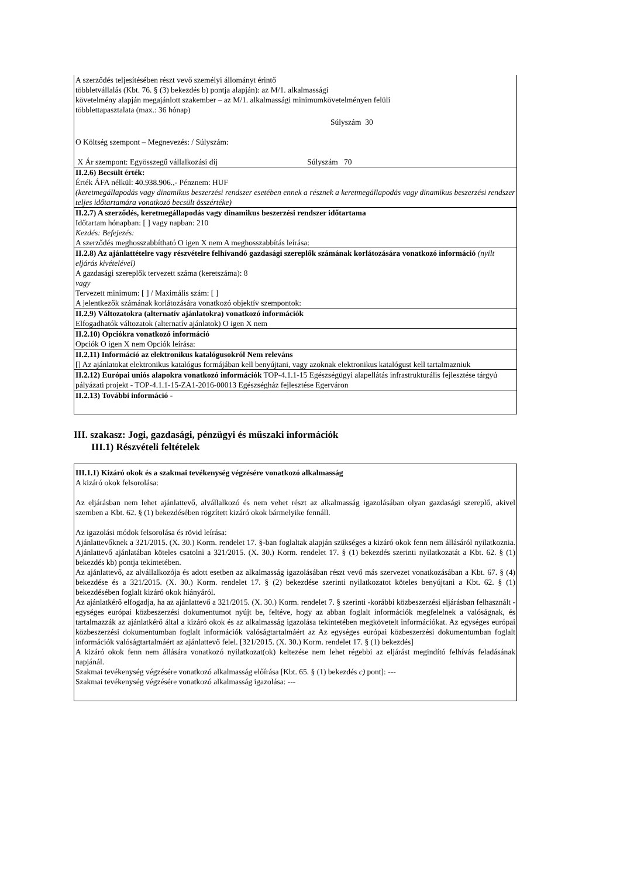| A szerződés teljesítésében részt vevő személyi állományt érintő többletvállalás (Kbt. 76. § (3) bekezdés b) pontja alapján): az M/1. alkalmassági követelmény alapján megajánlott szakember – az M/1. alkalmassági minimumkövetelményen felüli többlettapasztalata (max.: 36 hónap) Súlyszám 30 O Költség szempont – Megnevezés: / Súlyszám: X Ár szempont: Egyösszegű vállalkozási díj Súlyszám 70 |
| II.2.6) Becsült érték: Érték ÁFA nélkül: 40.938.906.,- Pénznem: HUF (keretmegállapodás vagy dinamikus beszerzési rendszer esetében ennek a résznek a keretmegállapodás vagy dinamikus beszerzési rendszer teljes időtartamára vonatkozó becsült összértéke) |
| II.2.7) A szerződés, keretmegállapodás vagy dinamikus beszerzési rendszer időtartama Időtartam hónapban: [ ] vagy napban: 210 Kezdés: Befejezés: A szerződés meghosszabbítható O igen X nem A meghosszabbítás leírása: |
| II.2.8) Az ajánlattételre vagy részvételre felhívandó gazdasági szereplők számának korlátozására vonatkozó információ (nyílt eljárás kivételével) A gazdasági szereplők tervezett száma (keretszáma): 8 vagy Tervezett minimum: [ ] / Maximális szám: [ ] A jelentkezők számának korlátozására vonatkozó objektív szempontok: |
| II.2.9) Változatokra (alternatív ajánlatokra) vonatkozó információk Elfogadhatók változatok (alternatív ajánlatok) O igen X nem |
| II.2.10) Opciókra vonatkozó információ Opciók O igen X nem Opciók leírása: |
| II.2.11) Információ az elektronikus katalógusokról Nem releváns [] Az ajánlatokat elektronikus katalógus formájában kell benyújtani, vagy azoknak elektronikus katalógust kell tartalmazniuk |
| II.2.12) Európai uniós alapokra vonatkozó információk TOP-4.1.1-15 Egészségügyi alapellátás infrastrukturális fejlesztése tárgyú pályázati projekt - TOP-4.1.1-15-ZA1-2016-00013 Egészségház fejlesztése Egerváron |
| II.2.13) További információ - |
III. szakasz: Jogi, gazdasági, pénzügyi és műszaki információk
III.1) Részvételi feltételek
| III.1.1) Kizáró okok és a szakmai tevékenység végzésére vonatkozó alkalmasság A kizáró okok felsorolása: Az eljárásban nem lehet ajánlattevő, alvállalkozó és nem vehet részt az alkalmasság igazolásában olyan gazdasági szereplő, akivel szemben a Kbt. 62. § (1) bekezdésében rögzített kizáró okok bármelyike fennáll. Az igazolási módok felsorolása és rövid leírása: Ajánlattevőknek a 321/2015. (X. 30.) Korm. rendelet 17. §-ban foglaltak alapján szükséges a kizáró okok fenn nem állásáról nyilatkoznia. Ajánlattevő ajánlatában köteles csatolni a 321/2015. (X. 30.) Korm. rendelet 17. § (1) bekezdés szerinti nyilatkozatát a Kbt. 62. § (1) bekezdés kb) pontja tekintetében. Az ajánlattevő, az alvállalkozója és adott esetben az alkalmasság igazolásában részt vevő más szervezet vonatkozásában a Kbt. 67. § (4) bekezdése és a 321/2015. (X. 30.) Korm. rendelet 17. § (2) bekezdése szerinti nyilatkozatot köteles benyújtani a Kbt. 62. § (1) bekezdésében foglalt kizáró okok hiányáról. Az ajánlatkérő elfogadja, ha az ajánlattevő a 321/2015. (X. 30.) Korm. rendelet 7. § szerinti -korábbi közbeszerzési eljárásban felhasznált -egységes európai közbeszerzési dokumentumot nyújt be, feltéve, hogy az abban foglalt információk megfelelnek a valóságnak, és tartalmazzák az ajánlatkérő által a kizáró okok és az alkalmasság igazolása tekintetében megkövetelt információkat. Az egységes európai közbeszerzési dokumentumban foglalt információk valóságtartalmáért az Az egységes európai közbeszerzési dokumentumban foglalt információk valóságtartalmáért az ajánlattevő felel. [321/2015. (X. 30.) Korm. rendelet 17. § (1) bekezdés] A kizáró okok fenn nem állására vonatkozó nyilatkozat(ok) keltezése nem lehet régebbi az eljárást megindító felhívás feladásának napjánál. Szakmai tevékenység végzésére vonatkozó alkalmasság előírása [Kbt. 65. § (1) bekezdés c) pont]: --- Szakmai tevékenység végzésére vonatkozó alkalmasság igazolása: --- |